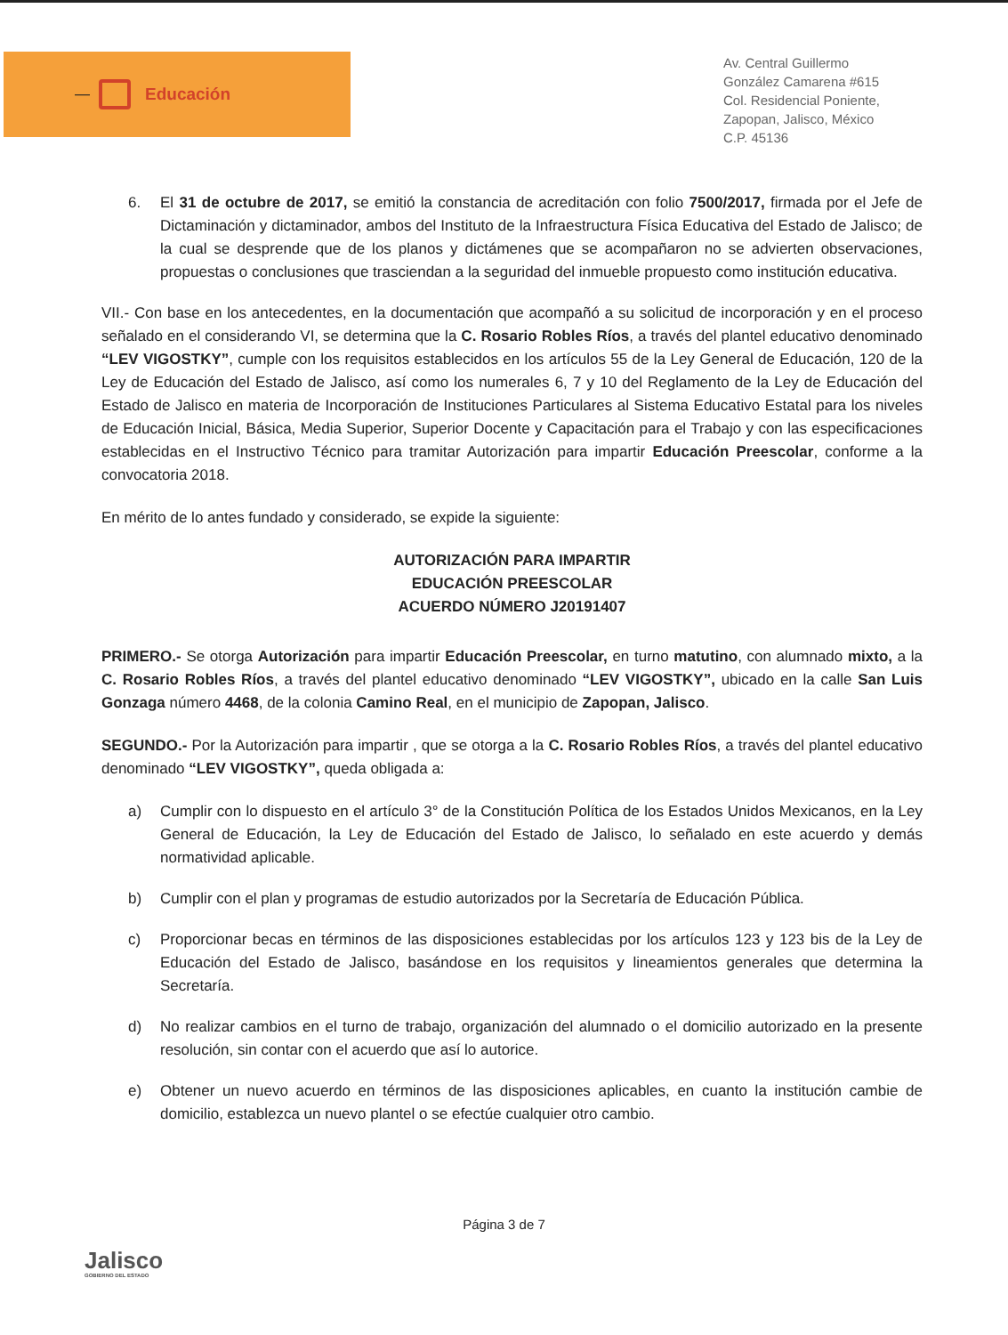—
Educación
Av. Central Guillermo
González Camarena #615
Col. Residencial Poniente,
Zapopan, Jalisco, México
C.P. 45136
6. El 31 de octubre de 2017, se emitió la constancia de acreditación con folio 7500/2017, firmada por el Jefe de Dictaminación y dictaminador, ambos del Instituto de la Infraestructura Física Educativa del Estado de Jalisco; de la cual se desprende que de los planos y dictámenes que se acompañaron no se advierten observaciones, propuestas o conclusiones que trasciendan a la seguridad del inmueble propuesto como institución educativa.
VII.- Con base en los antecedentes, en la documentación que acompañó a su solicitud de incorporación y en el proceso señalado en el considerando VI, se determina que la C. Rosario Robles Ríos, a través del plantel educativo denominado “LEV VIGOSTKY”, cumple con los requisitos establecidos en los artículos 55 de la Ley General de Educación, 120 de la Ley de Educación del Estado de Jalisco, así como los numerales 6, 7 y 10 del Reglamento de la Ley de Educación del Estado de Jalisco en materia de Incorporación de Instituciones Particulares al Sistema Educativo Estatal para los niveles de Educación Inicial, Básica, Media Superior, Superior Docente y Capacitación para el Trabajo y con las especificaciones establecidas en el Instructivo Técnico para tramitar Autorización para impartir Educación Preescolar, conforme a la convocatoria 2018.
En mérito de lo antes fundado y considerado, se expide la siguiente:
AUTORIZACIÓN PARA IMPARTIR
EDUCACIÓN PREESCOLAR
ACUERDO NÚMERO J20191407
PRIMERO.- Se otorga Autorización para impartir Educación Preescolar, en turno matutino, con alumnado mixto, a la C. Rosario Robles Ríos, a través del plantel educativo denominado “LEV VIGOSTKY”, ubicado en la calle San Luis Gonzaga número 4468, de la colonia Camino Real, en el municipio de Zapopan, Jalisco.
SEGUNDO.- Por la Autorización para impartir , que se otorga a la C. Rosario Robles Ríos, a través del plantel educativo denominado “LEV VIGOSTKY”, queda obligada a:
a) Cumplir con lo dispuesto en el artículo 3° de la Constitución Política de los Estados Unidos Mexicanos, en la Ley General de Educación, la Ley de Educación del Estado de Jalisco, lo señalado en este acuerdo y demás normatividad aplicable.
b) Cumplir con el plan y programas de estudio autorizados por la Secretaría de Educación Pública.
c) Proporcionar becas en términos de las disposiciones establecidas por los artículos 123 y 123 bis de la Ley de Educación del Estado de Jalisco, basándose en los requisitos y lineamientos generales que determina la Secretaría.
d) No realizar cambios en el turno de trabajo, organización del alumnado o el domicilio autorizado en la presente resolución, sin contar con el acuerdo que así lo autorice.
e) Obtener un nuevo acuerdo en términos de las disposiciones aplicables, en cuanto la institución cambie de domicilio, establezca un nuevo plantel o se efectúe cualquier otro cambio.
Página 3 de 7
Jalisco
GOBIERNO DEL ESTADO